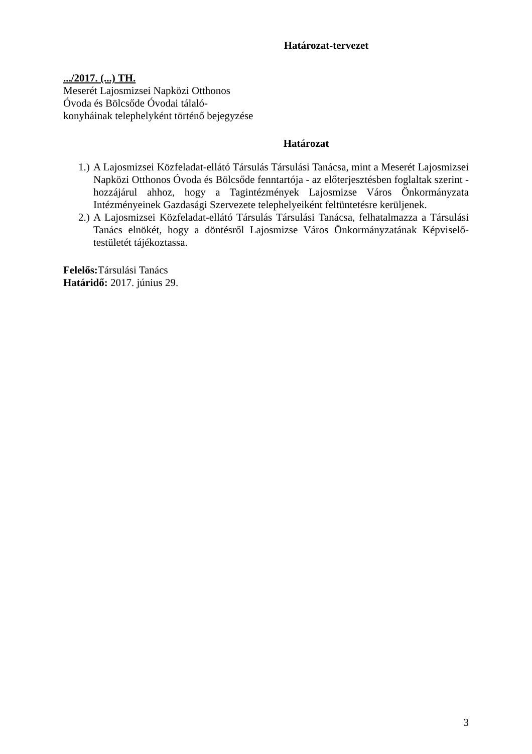Határozat-tervezet
.../2017. (...) TH.
Meserét Lajosmizsei Napközi Otthonos
Óvoda és Bölcsőde Óvodai tálaló-
konyháinak telephelyként történő bejegyzése
Határozat
1.) A Lajosmizsei Közfeladat-ellátó Társulás Társulási Tanácsa, mint a Meserét Lajosmizsei Napközi Otthonos Óvoda és Bölcsőde fenntartója - az előterjesztésben foglaltak szerint - hozzájárul ahhoz, hogy a Tagintézmények Lajosmizse Város Önkormányzata Intézményeinek Gazdasági Szervezete telephelyeiként feltüntetésre kerüljenek.
2.) A Lajosmizsei Közfeladat-ellátó Társulás Társulási Tanácsa, felhatalmazza a Társulási Tanács elnökét, hogy a döntésről Lajosmizse Város Önkormányzatának Képviselő-testületét tájékoztassa.
Felelős: Társulási Tanács
Határidő: 2017. június 29.
3